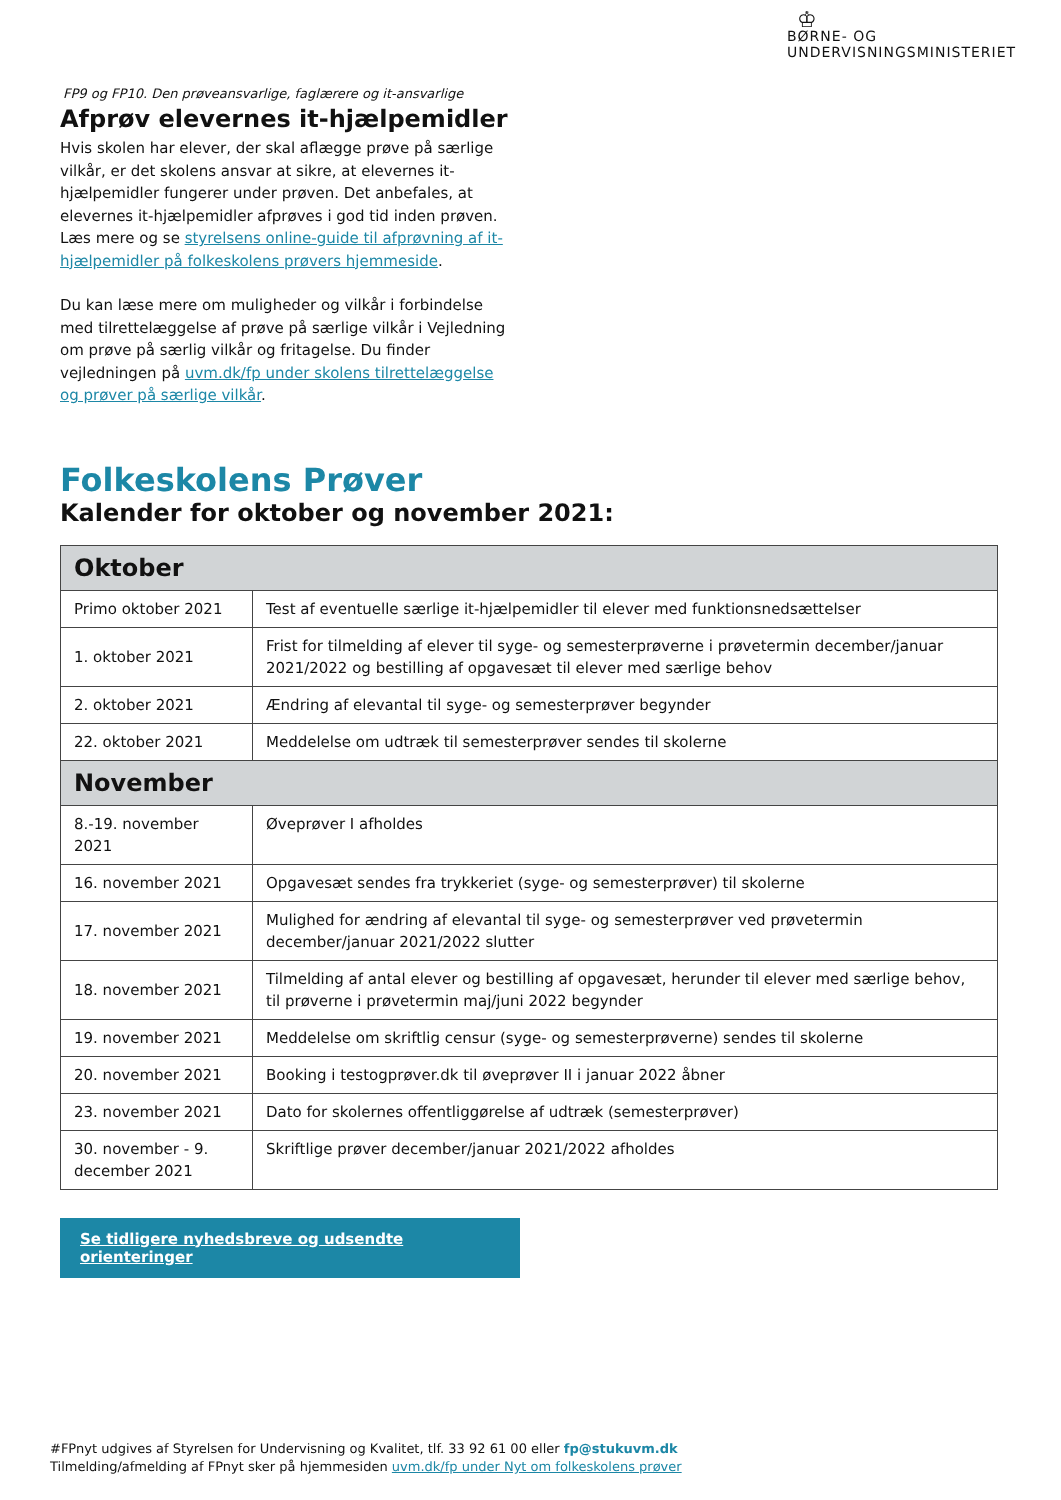♔
BØRNE- OG
UNDERVISNINGSMINISTERIET
FP9 og FP10. Den prøveansvarlige, faglærere og it-ansvarlige
Afprøv elevernes it-hjælpemidler
Hvis skolen har elever, der skal aflægge prøve på særlige vilkår, er det skolens ansvar at sikre, at elevernes it-hjælpemidler fungerer under prøven. Det anbefales, at elevernes it-hjælpemidler afprøves i god tid inden prøven. Læs mere og se styrelsens online-guide til afprøvning af it-hjælpemidler på folkeskolens prøvers hjemmeside.
Du kan læse mere om muligheder og vilkår i forbindelse med tilrettelæggelse af prøve på særlige vilkår i Vejledning om prøve på særlig vilkår og fritagelse. Du finder vejledningen på uvm.dk/fp under skolens tilrettelæggelse og prøver på særlige vilkår.
Folkeskolens Prøver
Kalender for oktober og november 2021:
| Oktober | |
| --- | --- |
| Primo oktober 2021 | Test af eventuelle særlige it-hjælpemidler til elever med funktionsnedsættelser |
| 1. oktober 2021 | Frist for tilmelding af elever til syge- og semesterprøverne i prøvetermin december/januar 2021/2022 og bestilling af opgavesæt til elever med særlige behov |
| 2. oktober 2021 | Ændring af elevantal til syge- og semesterprøver begynder |
| 22. oktober 2021 | Meddelelse om udtræk til semesterprøver sendes til skolerne |
| November | |
| 8.-19. november 2021 | Øveprøver I afholdes |
| 16. november 2021 | Opgavesæt sendes fra trykkeriet (syge- og semesterprøver) til skolerne |
| 17. november 2021 | Mulighed for ændring af elevantal til syge- og semesterprøver ved prøvetermin december/januar 2021/2022 slutter |
| 18. november 2021 | Tilmelding af antal elever og bestilling af opgavesæt, herunder til elever med særlige behov, til prøverne i prøvetermin maj/juni 2022 begynder |
| 19. november 2021 | Meddelelse om skriftlig censur (syge- og semesterprøverne) sendes til skolerne |
| 20. november 2021 | Booking i testogprøver.dk til øveprøver II i januar 2022 åbner |
| 23. november 2021 | Dato for skolernes offentliggørelse af udtræk (semesterprøver) |
| 30. november - 9. december 2021 | Skriftlige prøver december/januar 2021/2022 afholdes |
Se tidligere nyhedsbreve og udsendte orienteringer
#FPnyt udgives af Styrelsen for Undervisning og Kvalitet, tlf. 33 92 61 00 eller fp@stukuvm.dk
Tilmelding/afmelding af FPnyt sker på hjemmesiden uvm.dk/fp under Nyt om folkeskolens prøver